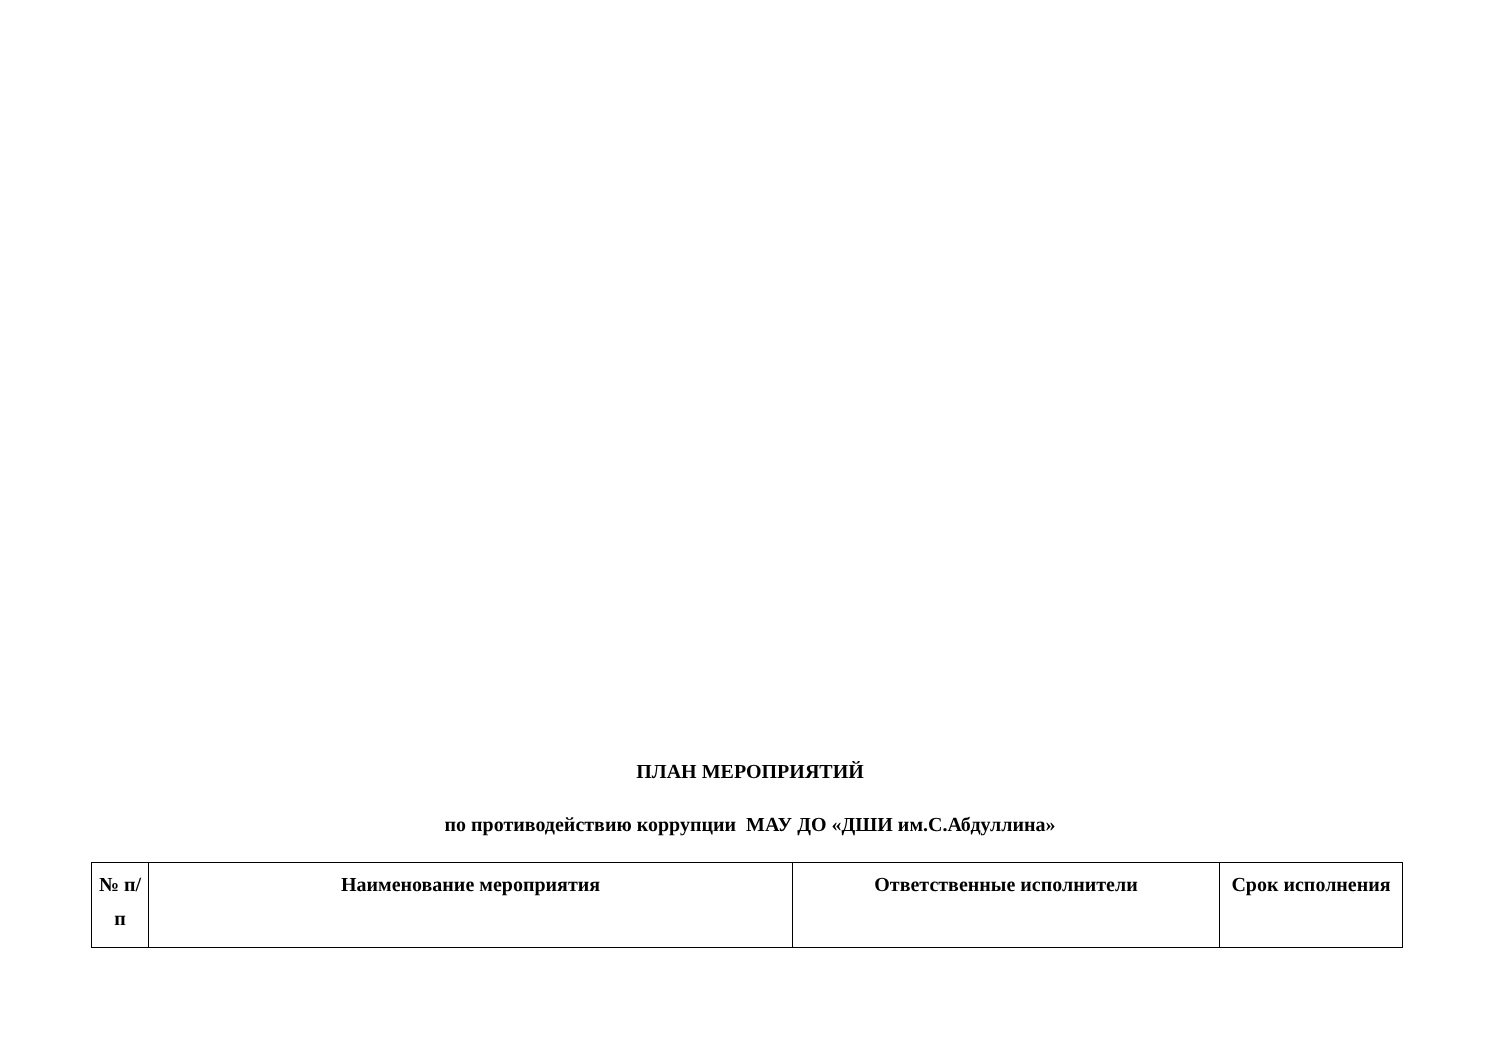ПЛАН МЕРОПРИЯТИЙ
по противодействию коррупции МАУ ДО «ДШИ им.С.Абдуллина»
| № п/п | Наименование мероприятия | Ответственные исполнители | Срок исполнения |
| --- | --- | --- | --- |